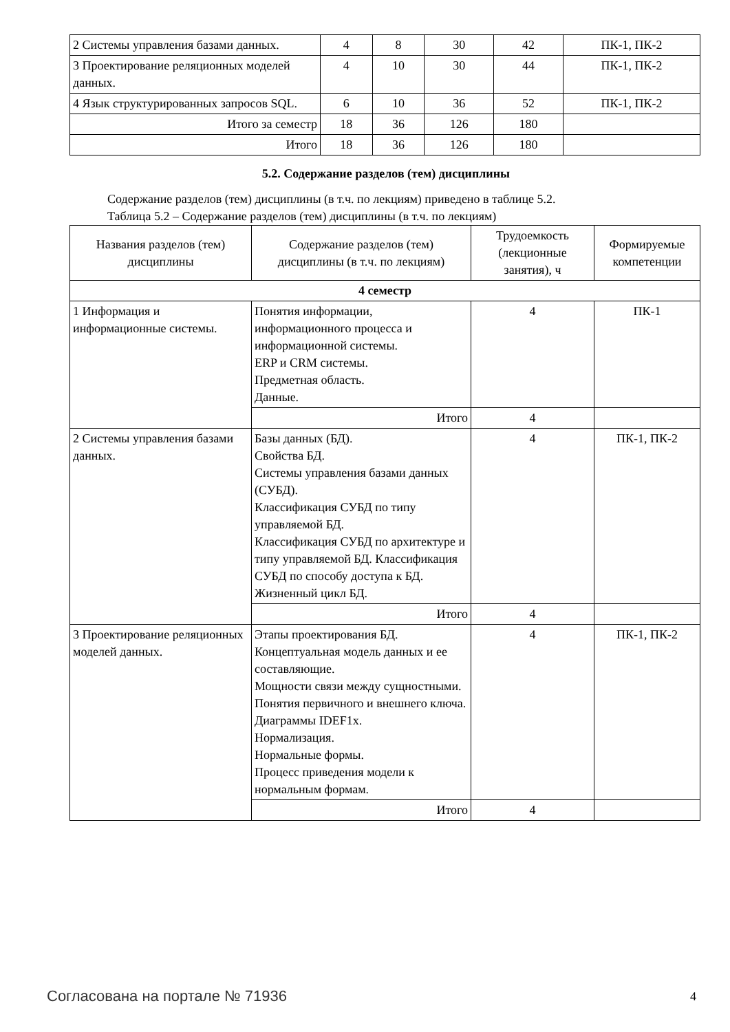| 2 Системы управления базами данных. | 4 | 8 | 30 | 42 | ПК-1, ПК-2 |
| 3 Проектирование реляционных моделей данных. | 4 | 10 | 30 | 44 | ПК-1, ПК-2 |
| 4 Язык структурированных запросов SQL. | 6 | 10 | 36 | 52 | ПК-1, ПК-2 |
| Итого за семестр | 18 | 36 | 126 | 180 | |
| Итого | 18 | 36 | 126 | 180 | |
5.2. Содержание разделов (тем) дисциплины
Содержание разделов (тем) дисциплины (в т.ч. по лекциям) приведено в таблице 5.2.
Таблица 5.2 – Содержание разделов (тем) дисциплины (в т.ч. по лекциям)
| Названия разделов (тем) дисциплины | Содержание разделов (тем) дисциплины (в т.ч. по лекциям) | Трудоемкость (лекционные занятия), ч | Формируемые компетенции |
| --- | --- | --- | --- |
| 4 семестр | | | |
| 1 Информация и информационные системы. | Понятия информации, информационного процесса и информационной системы. ERP и CRM системы. Предметная область. Данные. | 4 | ПК-1 |
| | Итого | 4 | |
| 2 Системы управления базами данных. | Базы данных (БД). Свойства БД. Системы управления базами данных (СУБД). Классификация СУБД по типу управляемой БД. Классификация СУБД по архитектуре и типу управляемой БД. Классификация СУБД по способу доступа к БД. Жизненный цикл БД. | 4 | ПК-1, ПК-2 |
| | Итого | 4 | |
| 3 Проектирование реляционных моделей данных. | Этапы проектирования БД. Концептуальная модель данных и ее составляющие. Мощности связи между сущностными. Понятия первичного и внешнего ключа. Диаграммы IDEF1x. Нормализация. Нормальные формы. Процесс приведения модели к нормальным формам. | 4 | ПК-1, ПК-2 |
| | Итого | 4 | |
Согласована на портале № 71936 4